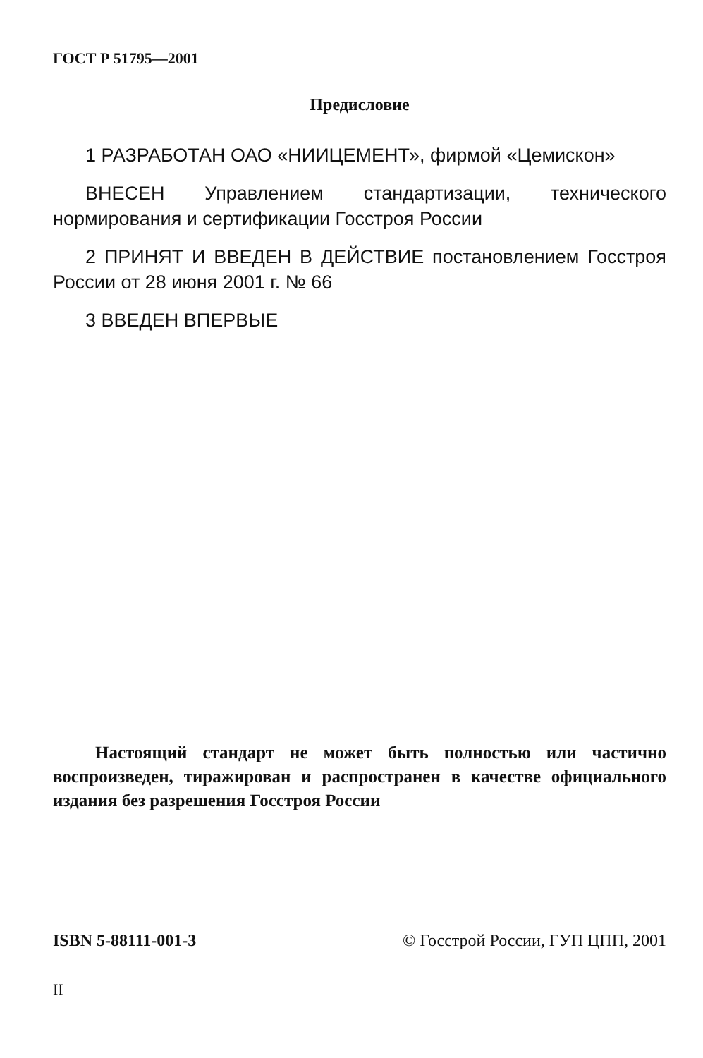ГОСТ Р 51795—2001
Предисловие
1 РАЗРАБОТАН ОАО «НИИЦЕМЕНТ», фирмой «Цемискон»
ВНЕСЕН Управлением стандартизации, технического нормирования и сертификации Госстроя России
2 ПРИНЯТ И ВВЕДЕН В ДЕЙСТВИЕ постановлением Госстроя России от 28 июня 2001 г. № 66
3 ВВЕДЕН ВПЕРВЫЕ
Настоящий стандарт не может быть полностью или частично воспроизведен, тиражирован и распространен в качестве официального издания без разрешения Госстроя России
ISBN 5-88111-001-3 © Госстрой России, ГУП ЦПП, 2001
II